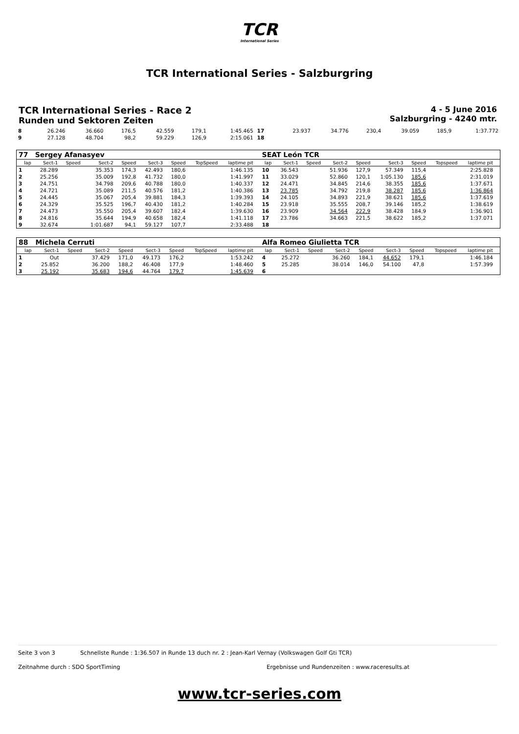TCR
International Series
TCR International Series - Salzburgring
TCR International Series - Race 2
Runden und Sektoren Zeiten
4 - 5 June 2016
Salzburgring - 4240 mtr.
| 8 | 26.246 | 36.660 | 176,5 | 42.559 | 179,1 | 1:45.465 | 17 | 23.937 | 34.776 | 230,4 | 39.059 | 185,9 | 1:37.772 |
| 9 | 27.128 | 48.704 | 98,2 | 59.229 | 126,9 | 2:15.061 | 18 | | | | | | |
| 77 | Sergey Afanasyev | | | | | | | | | SEAT León TCR | | | | | | | | | |
| lap | Sect-1 | Speed | Sect-2 | Speed | Sect-3 | Speed | TopSpeed | laptime pit | | lap | Sect-1 | Speed | Sect-2 | Speed | Sect-3 | Speed | Topspeed | laptime pit | |
| 1 | 28.289 | | 35.353 | 174,3 | 42.493 | 180,6 | | 1:46.135 | | 10 | 36.543 | | 51.936 | 127,9 | 57.349 | 115,4 | | 2:25.828 | |
| 2 | 25.256 | | 35.009 | 192,8 | 41.732 | 180,0 | | 1:41.997 | | 11 | 33.029 | | 52.860 | 120,1 | 1:05.130 | 185,6 | | 2:31.019 | |
| 3 | 24.751 | | 34.798 | 209,6 | 40.788 | 180,0 | | 1:40.337 | | 12 | 24.471 | | 34.845 | 214,6 | 38.355 | 185,6 | | 1:37.671 | |
| 4 | 24.721 | | 35.089 | 211,5 | 40.576 | 181,2 | | 1:40.386 | | 13 | 23.785 | | 34.792 | 219,8 | 38.287 | 185,6 | | 1:36.864 | |
| 5 | 24.445 | | 35.067 | 205,4 | 39.881 | 184,3 | | 1:39.393 | | 14 | 24.105 | | 34.893 | 221,9 | 38.621 | 185,6 | | 1:37.619 | |
| 6 | 24.329 | | 35.525 | 196,7 | 40.430 | 181,2 | | 1:40.284 | | 15 | 23.918 | | 35.555 | 208,7 | 39.146 | 185,2 | | 1:38.619 | |
| 7 | 24.473 | | 35.550 | 205,4 | 39.607 | 182,4 | | 1:39.630 | | 16 | 23.909 | | 34.564 | 222,9 | 38.428 | 184,9 | | 1:36.901 | |
| 8 | 24.816 | | 35.644 | 194,9 | 40.658 | 182,4 | | 1:41.118 | | 17 | 23.786 | | 34.663 | 221,5 | 38.622 | 185,2 | | 1:37.071 | |
| 9 | 32.674 | | 1:01.687 | 94,1 | 59.127 | 107,7 | | 2:33.488 | | 18 | | | | | | | | | |
| 88 | Michela Cerruti | | | | | | | | | Alfa Romeo Giulietta TCR | | | | | | | | | |
| lap | Sect-1 | Speed | Sect-2 | Speed | Sect-3 | Speed | TopSpeed | laptime pit | | lap | Sect-1 | Speed | Sect-2 | Speed | Sect-3 | Speed | Topspeed | laptime pit | |
| 1 | Out | | 37.429 | 171,0 | 49.173 | 176,2 | | 1:53.242 | | 4 | 25.272 | | 36.260 | 184,1 | 44.652 | 179,1 | | 1:46.184 | |
| 2 | 25.852 | | 36.200 | 188,2 | 46.408 | 177,9 | | 1:48.460 | | 5 | 25.285 | | 38.014 | 146,0 | 54.100 | 47,8 | | 1:57.399 | |
| 3 | 25.192 | | 35.683 | 194,6 | 44.764 | 179,7 | | 1:45.639 | | 6 | | | | | | | | | |
Seite 3 von 3 Schnellste Runde : 1:36.507 in Runde 13 duch nr. 2 : Jean-Karl Vernay (Volkswagen Golf Gti TCR)
Zeitnahme durch : SDO SportTiming Ergebnisse und Rundenzeiten : www.raceresults.at
www.tcr-series.com